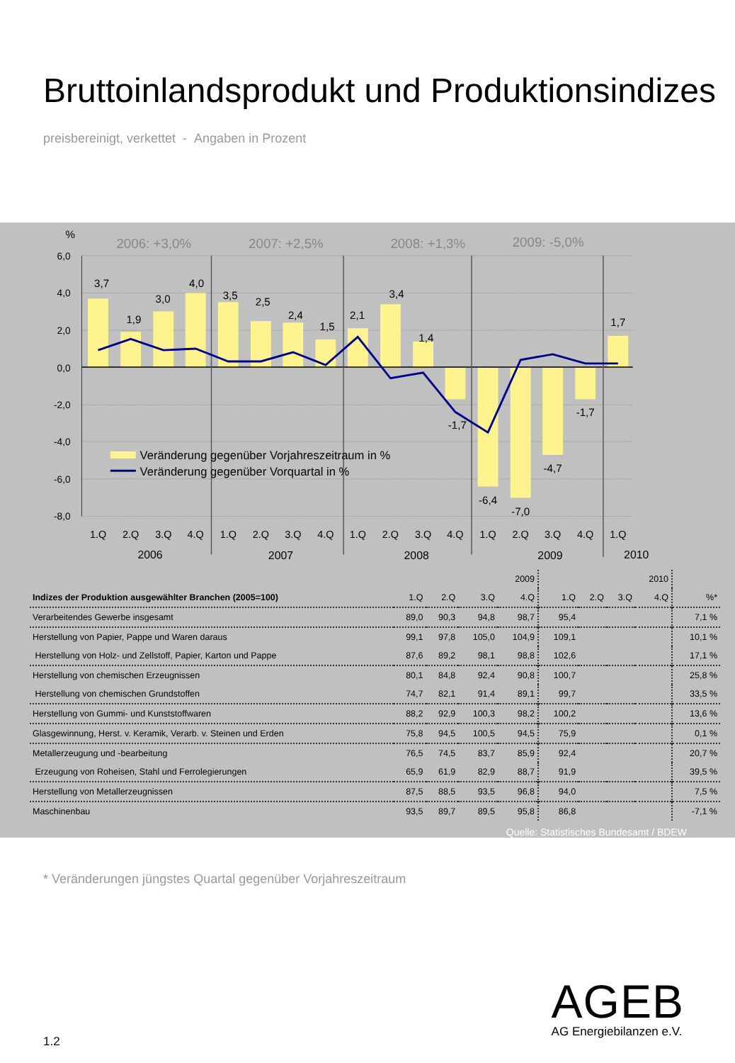Bruttoinlandsprodukt und Produktionsindizes
preisbereinigt, verkettet - Angaben in Prozent
6,0
4,0
2,0
0,0
-2,0
-4,0
-6,0
-8,0
%
2006: +3,0%
2007: +2,5%
2008: +1,3%
2009: -5,0%
3,7
1,9
3,0
4,0
3,5
2,5
2,4
1,5
2,1
3,4
1,4
-1,7
-6,4
-7,0
-4,7
-1,7
1,7
1.Q
2.Q
3.Q
4.Q
1.Q
2.Q
3.Q
4.Q
1.Q
2.Q
3.Q
4.Q
1.Q
2.Q
3.Q
4.Q
1.Q
2006
2007
2008
2009
2010
Veränderung gegenüber Vorjahreszeitraum in %
Veränderung gegenüber Vorquartal in %
| | | | | 2009 | | | | 2010 | |
| --- | --- | --- | --- | --- | --- | --- | --- | --- | --- |
| Indizes der Produktion ausgewählter Branchen (2005=100) | 1.Q | 2.Q | 3.Q | 4.Q | 1.Q | 2.Q | 3.Q | 4.Q | %* |
| Verarbeitendes Gewerbe insgesamt | 89,0 | 90,3 | 94,8 | 98,7 | 95,4 | | | | 7,1 % |
| Herstellung von Papier, Pappe und Waren daraus | 99,1 | 97,8 | 105,0 | 104,9 | 109,1 | | | | 10,1 % |
| Herstellung von Holz- und Zellstoff, Papier, Karton und Pappe | 87,6 | 89,2 | 98,1 | 98,8 | 102,6 | | | | 17,1 % |
| Herstellung von chemischen Erzeugnissen | 80,1 | 84,8 | 92,4 | 90,8 | 100,7 | | | | 25,8 % |
| Herstellung von chemischen Grundstoffen | 74,7 | 82,1 | 91,4 | 89,1 | 99,7 | | | | 33,5 % |
| Herstellung von Gummi- und Kunststoffwaren | 88,2 | 92,9 | 100,3 | 98,2 | 100,2 | | | | 13,6 % |
| Glasgewinnung, Herst. v. Keramik, Verarb. v. Steinen und Erden | 75,8 | 94,5 | 100,5 | 94,5 | 75,9 | | | | 0,1 % |
| Metallerzeugung und -bearbeitung | 76,5 | 74,5 | 83,7 | 85,9 | 92,4 | | | | 20,7 % |
| Erzeugung von Roheisen, Stahl und Ferrolegierungen | 65,9 | 61,9 | 82,9 | 88,7 | 91,9 | | | | 39,5 % |
| Herstellung von Metallerzeugnissen | 87,5 | 88,5 | 93,5 | 96,8 | 94,0 | | | | 7,5 % |
| Maschinenbau | 93,5 | 89,7 | 89,5 | 95,8 | 86,8 | | | | -7,1 % |
Quelle: Statistisches Bundesamt / BDEW
* Veränderungen jüngstes Quartal gegenüber Vorjahreszeitraum
AGEB
AG Energiebilanzen e.V.
1.2